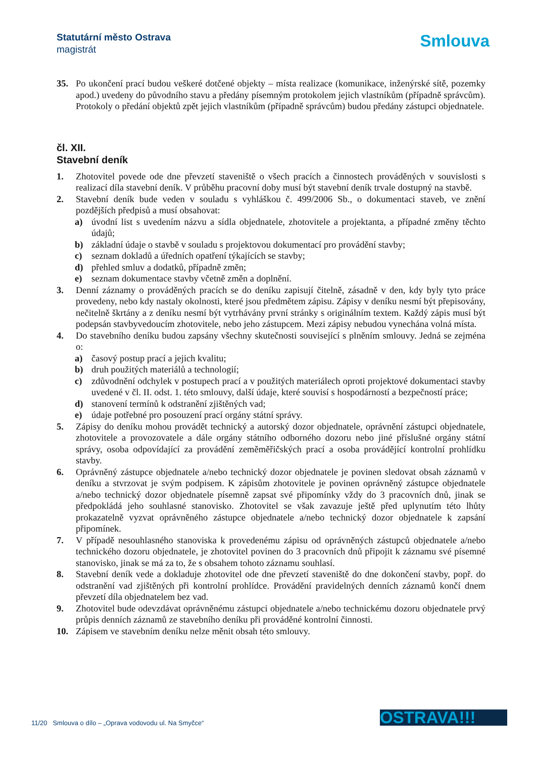Statutární město Ostrava
magistrát
Smlouva
35. Po ukončení prací budou veškeré dotčené objekty – místa realizace (komunikace, inženýrské sítě, pozemky apod.) uvedeny do původního stavu a předány písemným protokolem jejich vlastníkům (případně správcům). Protokoly o předání objektů zpět jejich vlastníkům (případně správcům) budou předány zástupci objednatele.
čl. XII.
Stavební deník
1. Zhotovitel povede ode dne převzetí staveniště o všech pracích a činnostech prováděných v souvislosti s realizací díla stavební deník. V průběhu pracovní doby musí být stavební deník trvale dostupný na stavbě.
2. Stavební deník bude veden v souladu s vyhláškou č. 499/2006 Sb., o dokumentaci staveb, ve znění pozdějších předpisů a musí obsahovat:
a) úvodní list s uvedením názvu a sídla objednatele, zhotovitele a projektanta, a případné změny těchto údajů;
b) základní údaje o stavbě v souladu s projektovou dokumentací pro provádění stavby;
c) seznam dokladů a úředních opatření týkajících se stavby;
d) přehled smluv a dodatků, případně změn;
e) seznam dokumentace stavby včetně změn a doplnění.
3. Denní záznamy o prováděných pracích se do deníku zapisují čitelně, zásadně v den, kdy byly tyto práce provedeny, nebo kdy nastaly okolnosti, které jsou předmětem zápisu. Zápisy v deníku nesmí být přepisovány, nečitelně škrtány a z deníku nesmí být vytrhávány první stránky s originálním textem. Každý zápis musí být podepsán stavbyvedoucím zhotovitele, nebo jeho zástupcem. Mezi zápisy nebudou vynechána volná místa.
4. Do stavebního deníku budou zapsány všechny skutečnosti související s plněním smlouvy. Jedná se zejména o:
a) časový postup prací a jejich kvalitu;
b) druh použitých materiálů a technologií;
c) zdůvodnění odchylek v postupech prací a v použitých materiálech oproti projektové dokumentaci stavby uvedené v čl. II. odst. 1. této smlouvy, další údaje, které souvisí s hospodárností a bezpečností práce;
d) stanovení termínů k odstranění zjištěných vad;
e) údaje potřebné pro posouzení prací orgány státní správy.
5. Zápisy do deníku mohou provádět technický a autorský dozor objednatele, oprávnění zástupci objednatele, zhotovitele a provozovatele a dále orgány státního odborného dozoru nebo jiné příslušné orgány státní správy, osoba odpovídající za provádění zeměměřičských prací a osoba provádějící kontrolní prohlídku stavby.
6. Oprávněný zástupce objednatele a/nebo technický dozor objednatele je povinen sledovat obsah záznamů v deníku a stvrzovat je svým podpisem. K zápisům zhotovitele je povinen oprávněný zástupce objednatele a/nebo technický dozor objednatele písemně zapsat své připomínky vždy do 3 pracovních dnů, jinak se předpokládá jeho souhlasné stanovisko. Zhotovitel se však zavazuje ještě před uplynutím této lhůty prokazatelně vyzvat oprávněného zástupce objednatele a/nebo technický dozor objednatele k zapsání připomínek.
7. V případě nesouhlasného stanoviska k provedenému zápisu od oprávněných zástupců objednatele a/nebo technického dozoru objednatele, je zhotovitel povinen do 3 pracovních dnů připojit k záznamu své písemné stanovisko, jinak se má za to, že s obsahem tohoto záznamu souhlasí.
8. Stavební deník vede a dokladuje zhotovitel ode dne převzetí staveniště do dne dokončení stavby, popř. do odstranění vad zjištěných při kontrolní prohlídce. Provádění pravidelných denních záznamů končí dnem převzetí díla objednatelem bez vad.
9. Zhotovitel bude odevzdávat oprávněnému zástupci objednatele a/nebo technickému dozoru objednatele prvý průpis denních záznamů ze stavebního deníku při prováděné kontrolní činnosti.
10. Zápisem ve stavebním deníku nelze měnit obsah této smlouvy.
11/20 Smlouva o dílo – „Oprava vodovodu ul. Na Smyčce“
OSTRAVA!!!